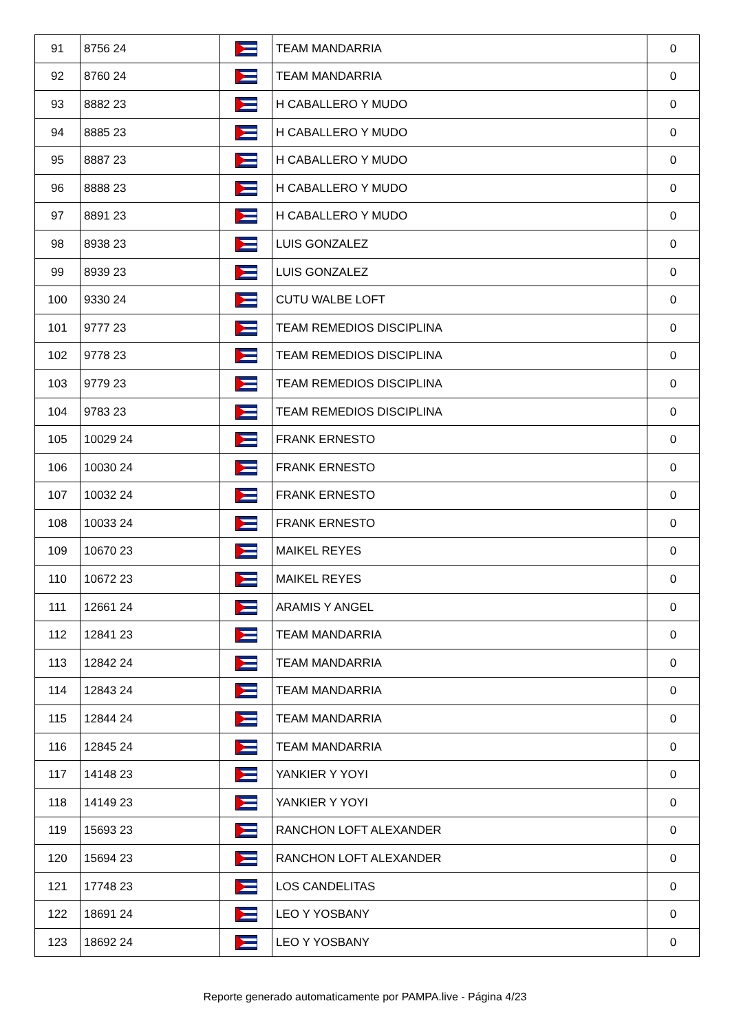| 91 | 8756 24 | | TEAM MANDARRIA | 0 |
| 92 | 8760 24 | | TEAM MANDARRIA | 0 |
| 93 | 8882 23 | | H CABALLERO Y MUDO | 0 |
| 94 | 8885 23 | | H CABALLERO Y MUDO | 0 |
| 95 | 8887 23 | | H CABALLERO Y MUDO | 0 |
| 96 | 8888 23 | | H CABALLERO Y MUDO | 0 |
| 97 | 8891 23 | | H CABALLERO Y MUDO | 0 |
| 98 | 8938 23 | | LUIS GONZALEZ | 0 |
| 99 | 8939 23 | | LUIS GONZALEZ | 0 |
| 100 | 9330 24 | | CUTU WALBE LOFT | 0 |
| 101 | 9777 23 | | TEAM REMEDIOS DISCIPLINA | 0 |
| 102 | 9778 23 | | TEAM REMEDIOS DISCIPLINA | 0 |
| 103 | 9779 23 | | TEAM REMEDIOS DISCIPLINA | 0 |
| 104 | 9783 23 | | TEAM REMEDIOS DISCIPLINA | 0 |
| 105 | 10029 24 | | FRANK ERNESTO | 0 |
| 106 | 10030 24 | | FRANK ERNESTO | 0 |
| 107 | 10032 24 | | FRANK ERNESTO | 0 |
| 108 | 10033 24 | | FRANK ERNESTO | 0 |
| 109 | 10670 23 | | MAIKEL REYES | 0 |
| 110 | 10672 23 | | MAIKEL REYES | 0 |
| 111 | 12661 24 | | ARAMIS Y ANGEL | 0 |
| 112 | 12841 23 | | TEAM MANDARRIA | 0 |
| 113 | 12842 24 | | TEAM MANDARRIA | 0 |
| 114 | 12843 24 | | TEAM MANDARRIA | 0 |
| 115 | 12844 24 | | TEAM MANDARRIA | 0 |
| 116 | 12845 24 | | TEAM MANDARRIA | 0 |
| 117 | 14148 23 | | YANKIER Y YOYI | 0 |
| 118 | 14149 23 | | YANKIER Y YOYI | 0 |
| 119 | 15693 23 | | RANCHON LOFT ALEXANDER | 0 |
| 120 | 15694 23 | | RANCHON LOFT ALEXANDER | 0 |
| 121 | 17748 23 | | LOS CANDELITAS | 0 |
| 122 | 18691 24 | | LEO Y YOSBANY | 0 |
| 123 | 18692 24 | | LEO Y YOSBANY | 0 |
Reporte generado automaticamente por PAMPA.live - Página 4/23